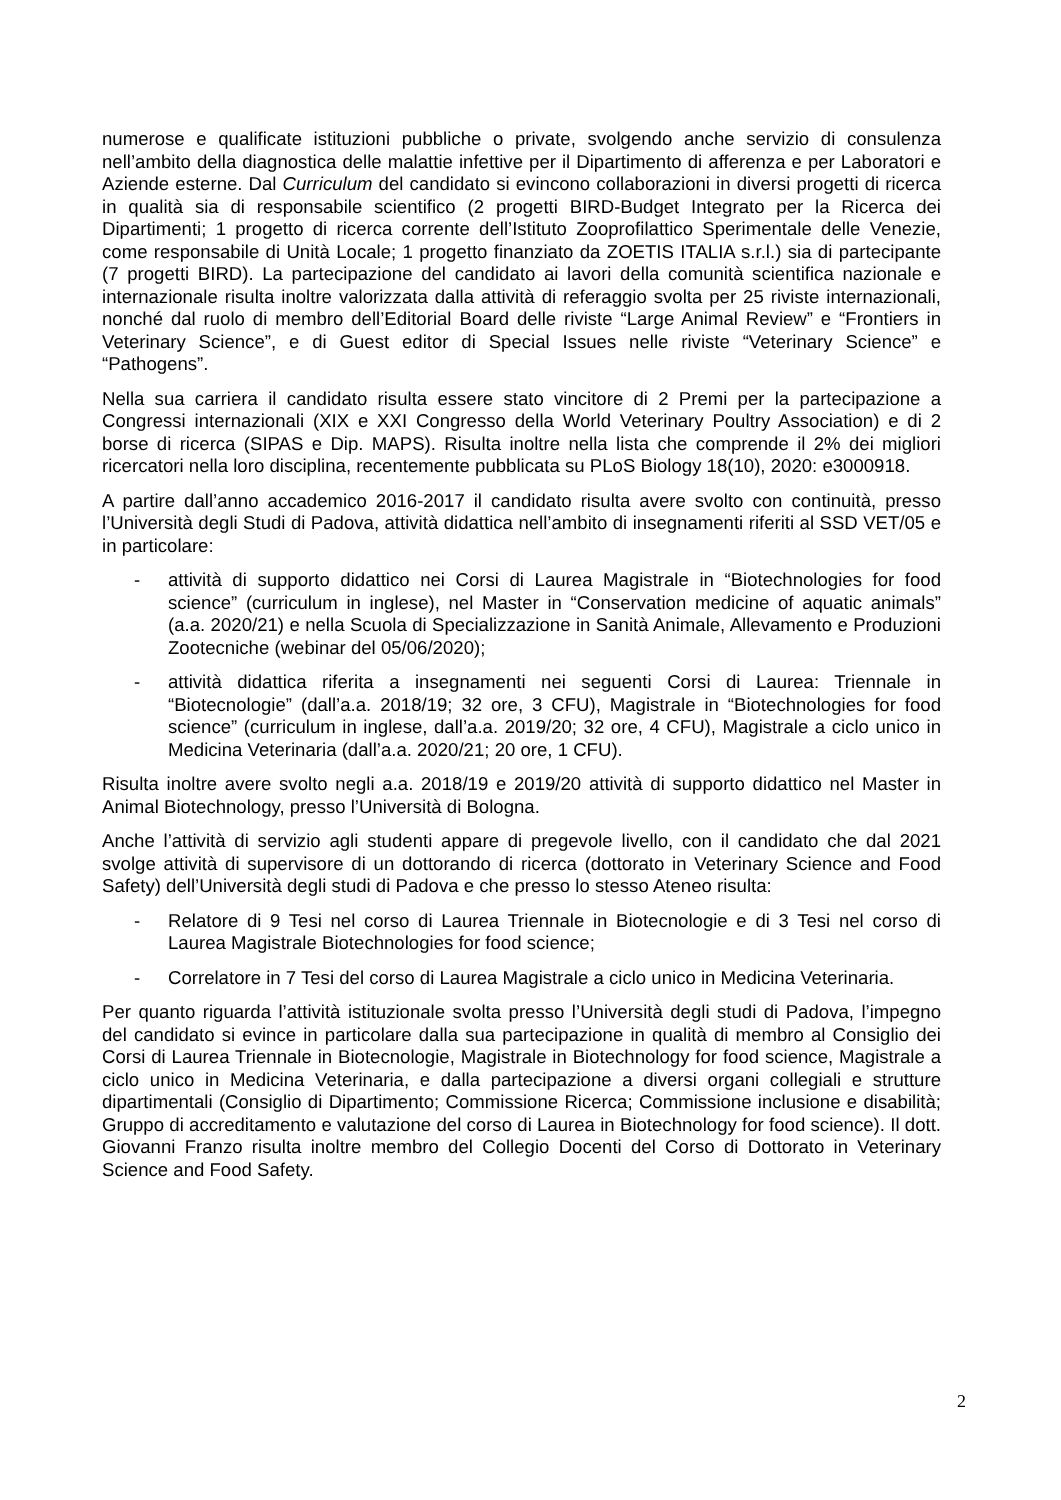numerose e qualificate istituzioni pubbliche o private, svolgendo anche servizio di consulenza nell’ambito della diagnostica delle malattie infettive per il Dipartimento di afferenza e per Laboratori e Aziende esterne. Dal Curriculum del candidato si evincono collaborazioni in diversi progetti di ricerca in qualità sia di responsabile scientifico (2 progetti BIRD-Budget Integrato per la Ricerca dei Dipartimenti; 1 progetto di ricerca corrente dell’Istituto Zooprofilattico Sperimentale delle Venezie, come responsabile di Unità Locale; 1 progetto finanziato da ZOETIS ITALIA s.r.l.) sia di partecipante (7 progetti BIRD). La partecipazione del candidato ai lavori della comunità scientifica nazionale e internazionale risulta inoltre valorizzata dalla attività di referaggio svolta per 25 riviste internazionali, nonché dal ruolo di membro dell’Editorial Board delle riviste “Large Animal Review” e “Frontiers in Veterinary Science”, e di Guest editor di Special Issues nelle riviste “Veterinary Science” e “Pathogens”.
Nella sua carriera il candidato risulta essere stato vincitore di 2 Premi per la partecipazione a Congressi internazionali (XIX e XXI Congresso della World Veterinary Poultry Association) e di 2 borse di ricerca (SIPAS e Dip. MAPS). Risulta inoltre nella lista che comprende il 2% dei migliori ricercatori nella loro disciplina, recentemente pubblicata su PLoS Biology 18(10), 2020: e3000918.
A partire dall’anno accademico 2016-2017 il candidato risulta avere svolto con continuità, presso l’Università degli Studi di Padova, attività didattica nell’ambito di insegnamenti riferiti al SSD VET/05 e in particolare:
- attività di supporto didattico nei Corsi di Laurea Magistrale in “Biotechnologies for food science” (curriculum in inglese), nel Master in “Conservation medicine of aquatic animals” (a.a. 2020/21) e nella Scuola di Specializzazione in Sanità Animale, Allevamento e Produzioni Zootecniche (webinar del 05/06/2020);
- attività didattica riferita a insegnamenti nei seguenti Corsi di Laurea: Triennale in “Biotecnologie” (dall’a.a. 2018/19; 32 ore, 3 CFU), Magistrale in “Biotechnologies for food science” (curriculum in inglese, dall’a.a. 2019/20; 32 ore, 4 CFU), Magistrale a ciclo unico in Medicina Veterinaria (dall’a.a. 2020/21; 20 ore, 1 CFU).
Risulta inoltre avere svolto negli a.a. 2018/19 e 2019/20 attività di supporto didattico nel Master in Animal Biotechnology, presso l’Università di Bologna.
Anche l’attività di servizio agli studenti appare di pregevole livello, con il candidato che dal 2021 svolge attività di supervisore di un dottorando di ricerca (dottorato in Veterinary Science and Food Safety) dell’Università degli studi di Padova e che presso lo stesso Ateneo risulta:
- Relatore di 9 Tesi nel corso di Laurea Triennale in Biotecnologie e di 3 Tesi nel corso di Laurea Magistrale Biotechnologies for food science;
- Correlatore in 7 Tesi del corso di Laurea Magistrale a ciclo unico in Medicina Veterinaria.
Per quanto riguarda l’attività istituzionale svolta presso l’Università degli studi di Padova, l’impegno del candidato si evince in particolare dalla sua partecipazione in qualità di membro al Consiglio dei Corsi di Laurea Triennale in Biotecnologie, Magistrale in Biotechnology for food science, Magistrale a ciclo unico in Medicina Veterinaria, e dalla partecipazione a diversi organi collegiali e strutture dipartimentali (Consiglio di Dipartimento; Commissione Ricerca; Commissione inclusione e disabilità; Gruppo di accreditamento e valutazione del corso di Laurea in Biotechnology for food science). Il dott. Giovanni Franzo risulta inoltre membro del Collegio Docenti del Corso di Dottorato in Veterinary Science and Food Safety.
2